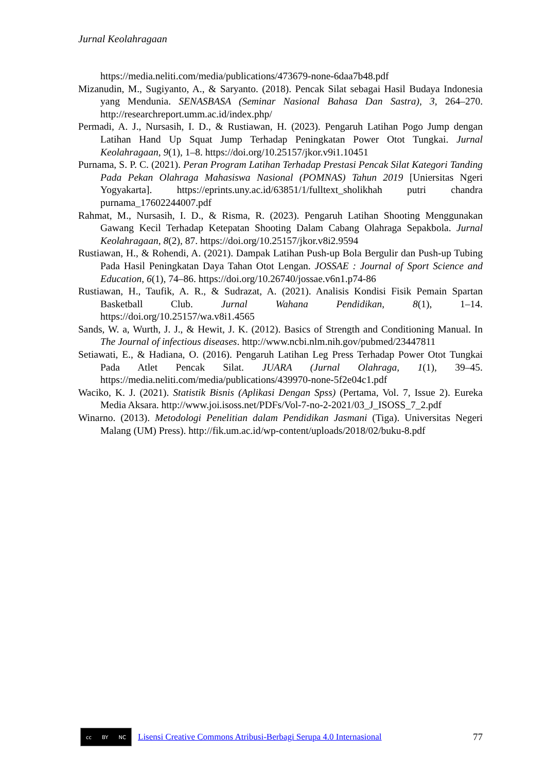Jurnal Keolahragaan
https://media.neliti.com/media/publications/473679-none-6daa7b48.pdf
Mizanudin, M., Sugiyanto, A., & Saryanto. (2018). Pencak Silat sebagai Hasil Budaya Indonesia yang Mendunia. SENASBASA (Seminar Nasional Bahasa Dan Sastra), 3, 264–270. http://researchreport.umm.ac.id/index.php/
Permadi, A. J., Nursasih, I. D., & Rustiawan, H. (2023). Pengaruh Latihan Pogo Jump dengan Latihan Hand Up Squat Jump Terhadap Peningkatan Power Otot Tungkai. Jurnal Keolahragaan, 9(1), 1–8. https://doi.org/10.25157/jkor.v9i1.10451
Purnama, S. P. C. (2021). Peran Program Latihan Terhadap Prestasi Pencak Silat Kategori Tanding Pada Pekan Olahraga Mahasiswa Nasional (POMNAS) Tahun 2019 [Uniersitas Ngeri Yogyakarta]. https://eprints.uny.ac.id/63851/1/fulltext_sholikhah putri chandra purnama_17602244007.pdf
Rahmat, M., Nursasih, I. D., & Risma, R. (2023). Pengaruh Latihan Shooting Menggunakan Gawang Kecil Terhadap Ketepatan Shooting Dalam Cabang Olahraga Sepakbola. Jurnal Keolahragaan, 8(2), 87. https://doi.org/10.25157/jkor.v8i2.9594
Rustiawan, H., & Rohendi, A. (2021). Dampak Latihan Push-up Bola Bergulir dan Push-up Tubing Pada Hasil Peningkatan Daya Tahan Otot Lengan. JOSSAE : Journal of Sport Science and Education, 6(1), 74–86. https://doi.org/10.26740/jossae.v6n1.p74-86
Rustiawan, H., Taufik, A. R., & Sudrazat, A. (2021). Analisis Kondisi Fisik Pemain Spartan Basketball Club. Jurnal Wahana Pendidikan, 8(1), 1–14. https://doi.org/10.25157/wa.v8i1.4565
Sands, W. a, Wurth, J. J., & Hewit, J. K. (2012). Basics of Strength and Conditioning Manual. In The Journal of infectious diseases. http://www.ncbi.nlm.nih.gov/pubmed/23447811
Setiawati, E., & Hadiana, O. (2016). Pengaruh Latihan Leg Press Terhadap Power Otot Tungkai Pada Atlet Pencak Silat. JUARA (Jurnal Olahraga, 1(1), 39–45. https://media.neliti.com/media/publications/439970-none-5f2e04c1.pdf
Waciko, K. J. (2021). Statistik Bisnis (Aplikasi Dengan Spss) (Pertama, Vol. 7, Issue 2). Eureka Media Aksara. http://www.joi.isoss.net/PDFs/Vol-7-no-2-2021/03_J_ISOSS_7_2.pdf
Winarno. (2013). Metodologi Penelitian dalam Pendidikan Jasmani (Tiga). Universitas Negeri Malang (UM) Press). http://fik.um.ac.id/wp-content/uploads/2018/02/buku-8.pdf
cc BY NC
Lisensi Creative Commons Atribusi-Berbagi Serupa 4.0 Internasional 77